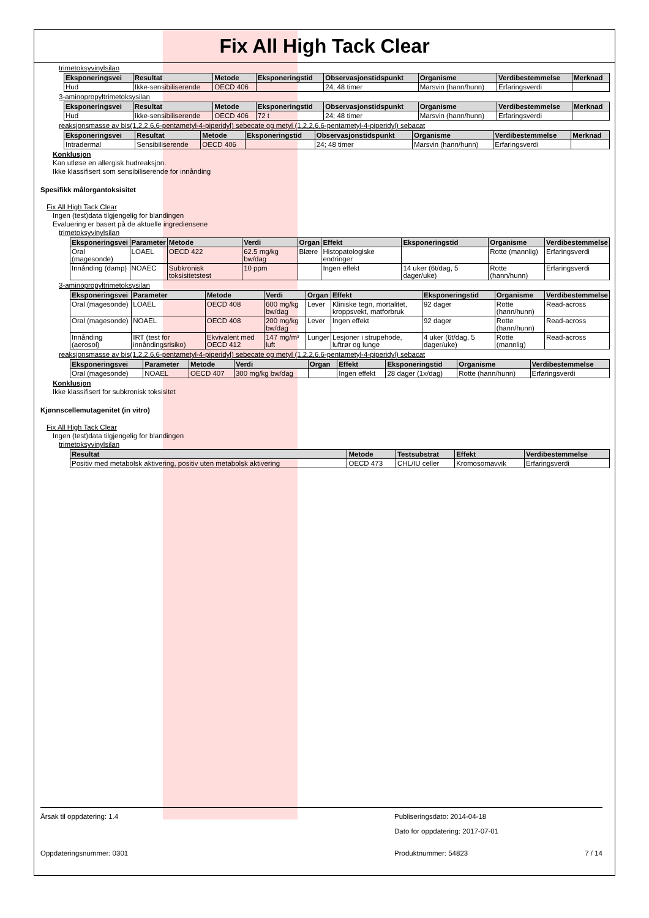Fix All High Tack Clear
trimetoksyvinylsilan
| Eksponeringsvei | Resultat | Metode | Eksponeringstid | Observasjonstidspunkt | Organisme | Verdibestemmelse | Merknad |
| --- | --- | --- | --- | --- | --- | --- | --- |
| Hud | Ikke-sensibiliserende | OECD 406 | | 24; 48 timer | Marsvin (hann/hunn) | Erfaringsverdi | |
3-aminopropyltrimetoksysilan
| Eksponeringsvei | Resultat | Metode | Eksponeringstid | Observasjonstidspunkt | Organisme | Verdibestemmelse | Merknad |
| --- | --- | --- | --- | --- | --- | --- | --- |
| Hud | Ikke-sensibiliserende | OECD 406 | 72 t | 24; 48 timer | Marsvin (hann/hunn) | Erfaringsverdi | |
reaksjonsmasse av bis(1,2,2,6,6-pentametyl-4-piperidyl) sebecate og metyl (1,2,2,6,6-pentametyl-4-piperidyl) sebacat
| Eksponeringsvei | Resultat | Metode | Eksponeringstid | Observasjonstidspunkt | Organisme | Verdibestemmelse | Merknad |
| --- | --- | --- | --- | --- | --- | --- | --- |
| Intradermal | Sensibiliserende | OECD 406 | | 24; 48 timer | Marsvin (hann/hunn) | Erfaringsverdi | |
Konklusjon
Kan utløse en allergisk hudreaksjon.
Ikke klassifisert som sensibiliserende for innånding
Spesifikk målorgantoksisitet
Fix All High Tack Clear
Ingen (test)data tilgjengelig for blandingen
Evaluering er basert på de aktuelle ingrediensene
trimetoksyvinylsilan
| Eksponeringsvei | Parameter | Metode | Verdi | Organ | Effekt | Eksponeringstid | Organisme | Verdibestemmelse |
| --- | --- | --- | --- | --- | --- | --- | --- | --- |
| Oral (magesonde) | LOAEL | OECD 422 | 62.5 mg/kg bw/dag | Blære | Histopatologiske endringer | | Rotte (mannlig) | Erfaringsverdi |
| Innånding (damp) | NOAEC | Subkronisk toksisitetstest | 10 ppm | | Ingen effekt | 14 uker (6t/dag, 5 dager/uke) | Rotte (hann/hunn) | Erfaringsverdi |
3-aminopropyltrimetoksysilan
| Eksponeringsvei | Parameter | Metode | Verdi | Organ | Effekt | Eksponeringstid | Organisme | Verdibestemmelse |
| --- | --- | --- | --- | --- | --- | --- | --- | --- |
| Oral (magesonde) | LOAEL | OECD 408 | 600 mg/kg bw/dag | Lever | Kliniske tegn, mortalitet, kroppsvekt, matforbruk | 92 dager | Rotte (hann/hunn) | Read-across |
| Oral (magesonde) | NOAEL | OECD 408 | 200 mg/kg bw/dag | Lever | Ingen effekt | 92 dager | Rotte (hann/hunn) | Read-across |
| Innånding (aerosol) | IRT (test for innåndingsrisiko) | Ekvivalent med OECD 412 | 147 mg/m³ luft | Lunger | Lesjoner i strupehode, luftrør og lunge | 4 uker (6t/dag, 5 dager/uke) | Rotte (mannlig) | Read-across |
reaksjonsmasse av bis(1,2,2,6,6-pentametyl-4-piperidyl) sebecate og metyl (1,2,2,6,6-pentametyl-4-piperidyl) sebacat
| Eksponeringsvei | Parameter | Metode | Verdi | Organ | Effekt | Eksponeringstid | Organisme | Verdibestemmelse |
| --- | --- | --- | --- | --- | --- | --- | --- | --- |
| Oral (magesonde) | NOAEL | OECD 407 | 300 mg/kg bw/dag | | Ingen effekt | 28 dager (1x/dag) | Rotte (hann/hunn) | Erfaringsverdi |
Konklusjon
Ikke klassifisert for subkronisk toksisitet
Kjønnscellemutagenitet (in vitro)
Fix All High Tack Clear
Ingen (test)data tilgjengelig for blandingen
trimetoksyvinylsilan
| Resultat | Metode | Testsubstrat | Effekt | Verdibestemmelse |
| --- | --- | --- | --- | --- |
| Positiv med metabolsk aktivering, positiv uten metabolsk aktivering | OECD 473 | CHL/IU celler | Kromosomavvik | Erfaringsverdi |
Årsak til oppdatering: 1.4 Publiseringsdato: 2014-04-18
Dato for oppdatering: 2017-07-01
Oppdateringsnummer: 0301 Produktnummer: 54823 7 / 14